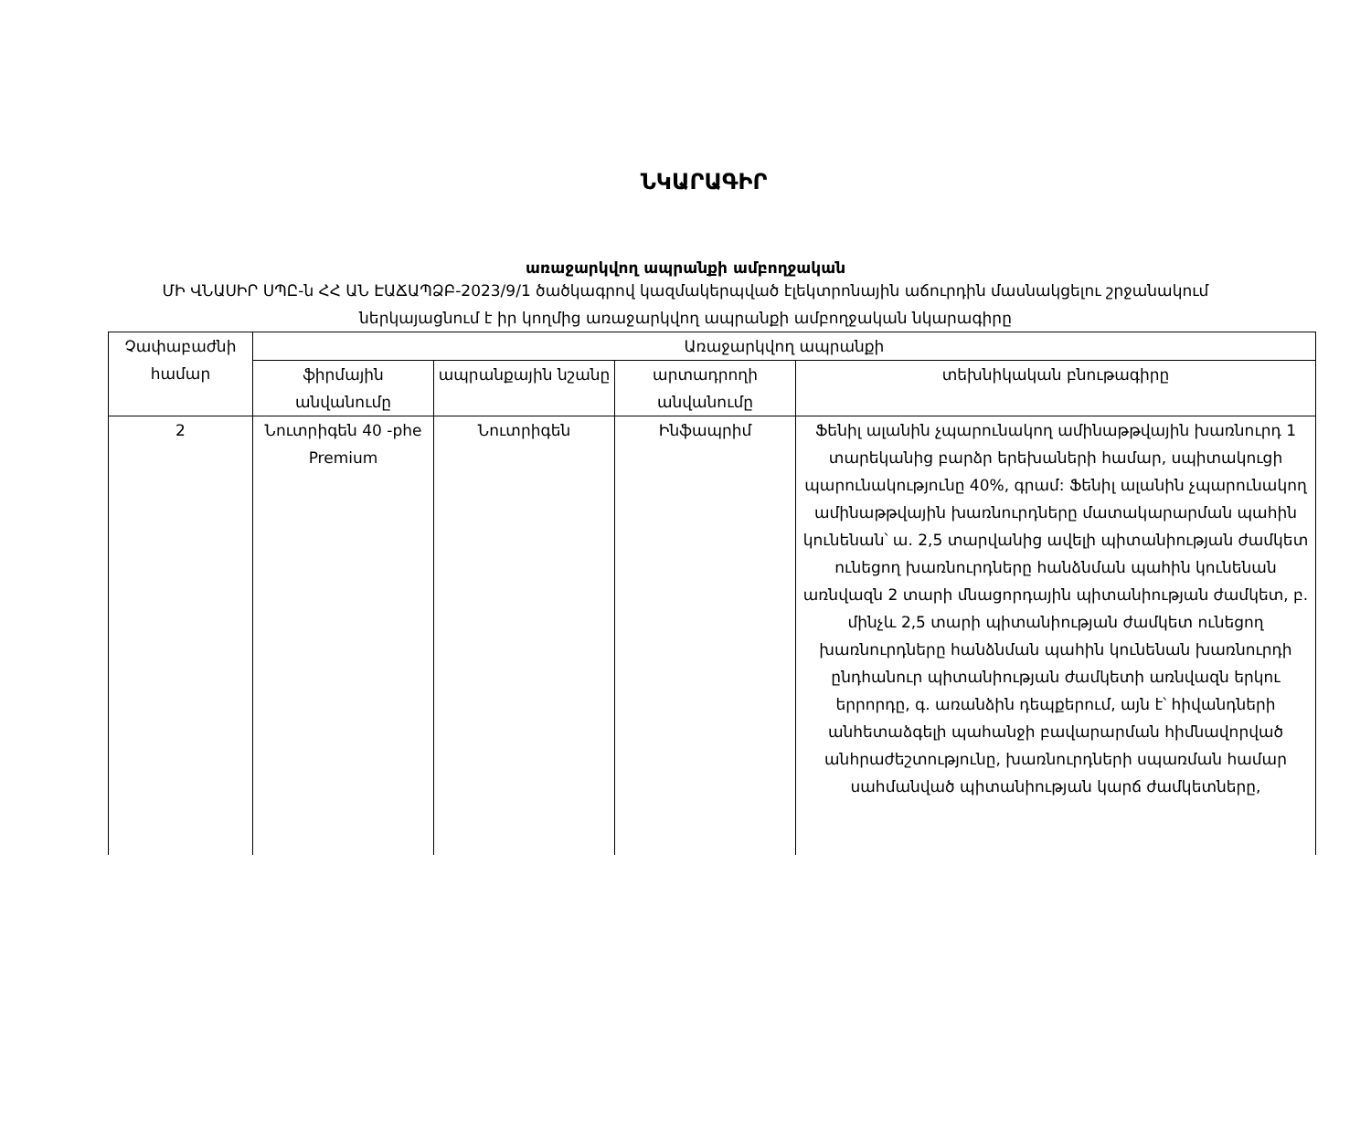ՆԿԱՐԱԳԻՐ
առաջարկվող ապրանքի ամբողջական
ՄԻ ՎՆԱՍԻՐ ՍՊԸ-ն ՀՀ ԱՆ ԷԱՃԱՊՁԲ-2023/9/1 ծածկագրով կազմակերպված էլեկտրոնային աճուրդին մասնակցելու շրջանակում ներկայացնում է իր կողմից առաջարկվող ապրանքի ամբողջական նկարագիրը
| Չափաբաժնի համար | Առաջարկվող ապրանքի | | | |
| --- | --- | --- | --- | --- |
| | ֆիրմային անվանումը | ապրանքային նշանը | արտադրողի անվանումը | տեխնիկական բնութագիրը |
| 2 | Նուտրիգեն 40 -phe Premium | Նուտրիգեն | Ինֆապրիմ | Ֆենիլ ալանին չպարունակող ամինաթթվային խառնուրդ 1 տարեկանից բարձր երեխաների համար, սպիտակուցի պարունակությունը 40%, գրամ: Ֆենիլ ալանին չպարունակող ամինաթթվային խառնուրդները մատակարարման պահին կունենան՝ ա. 2,5 տարվանից ավելի պիտանիության ժամկետ ունեցող խառնուրդները հանձնման պահին կունենան առնվազն 2 տարի մնացորդային պիտանիության ժամկետ, բ. մինչև 2,5 տարի պիտանիության ժամկետ ունեցող խառնուրդները հանձնման պահին կունենան խառնուրդի ընդհանուր պիտանիության ժամկետի առնվազն երկու երրորդը, գ. առանձին դեպքերում, այն է՝ հիվանդների անհետաձգելի պահանջի բավարարման հիմնավորված անհրաժեշտությունը, խառնուրդների սպառման համար սահմանված պիտանիության կարճ ժամկետները, |